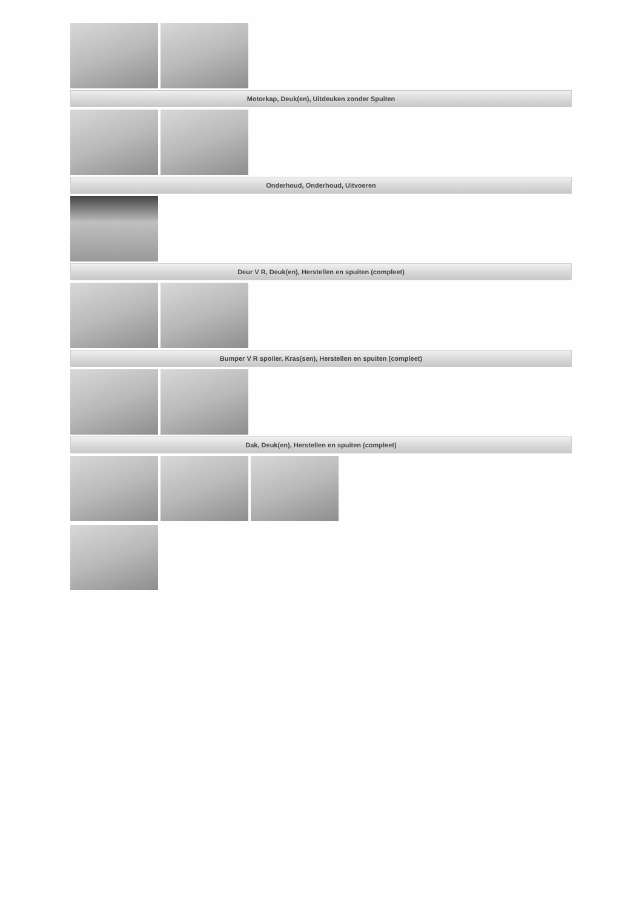Motorkap, Deuk(en), Uitdeuken zonder Spuiten
Onderhoud, Onderhoud, Uitvoeren
Deur V R, Deuk(en), Herstellen en spuiten (compleet)
Bumper V R spoiler, Kras(sen), Herstellen en spuiten (compleet)
Dak, Deuk(en), Herstellen en spuiten (compleet)